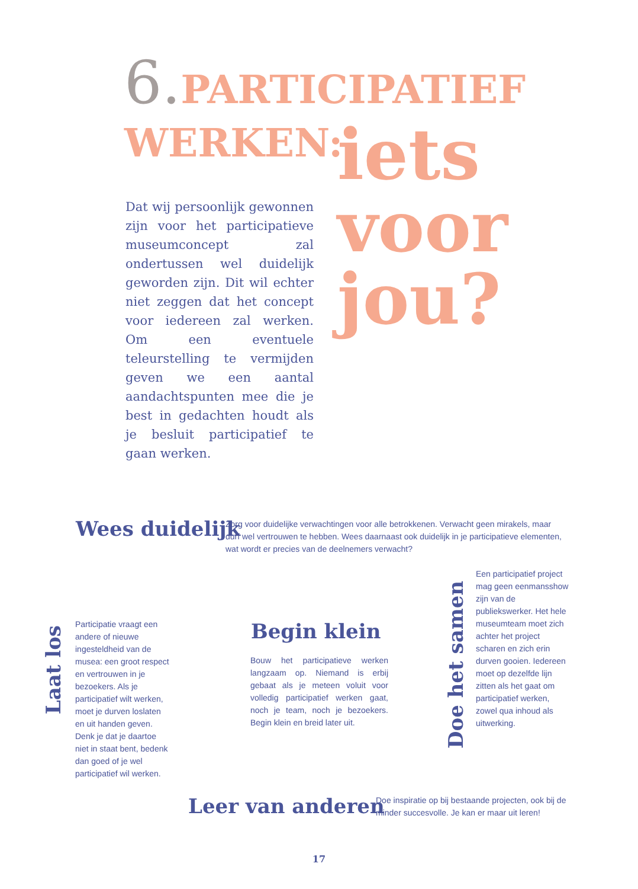6. PARTICIPATIEF
WERKEN:
iets
voor
jou?
Dat wij persoonlijk gewonnen zijn voor het participatieve museumconcept zal ondertussen wel duidelijk geworden zijn. Dit wil echter niet zeggen dat het concept voor iedereen zal werken. Om een eventuele teleurstelling te vermijden geven we een aantal aandachtspunten mee die je best in gedachten houdt als je besluit participatief te gaan werken.
Wees duidelijk
Zorg voor duidelijke verwachtingen voor alle betrokkenen. Verwacht geen mirakels, maar durf wel vertrouwen te hebben. Wees daarnaast ook duidelijk in je participatieve elementen, wat wordt er precies van de deelnemers verwacht?
Laat los
Participatie vraagt een andere of nieuwe ingesteldheid van de musea: een groot respect en vertrouwen in je bezoekers. Als je participatief wilt werken, moet je durven loslaten en uit handen geven. Denk je dat je daartoe niet in staat bent, bedenk dan goed of je wel participatief wil werken.
Begin klein
Bouw het participatieve werken langzaam op. Niemand is erbij gebaat als je meteen voluit voor volledig participatief werken gaat, noch je team, noch je bezoekers. Begin klein en breid later uit.
Doe het samen
Een participatief project mag geen eenmansshow zijn van de publiekswerker. Het hele museumteam moet zich achter het project scharen en zich erin durven gooien. Iedereen moet op dezelfde lijn zitten als het gaat om participatief werken, zowel qua inhoud als uitwerking.
Leer van anderen
Doe inspiratie op bij bestaande projecten, ook bij de minder succesvolle. Je kan er maar uit leren!
17